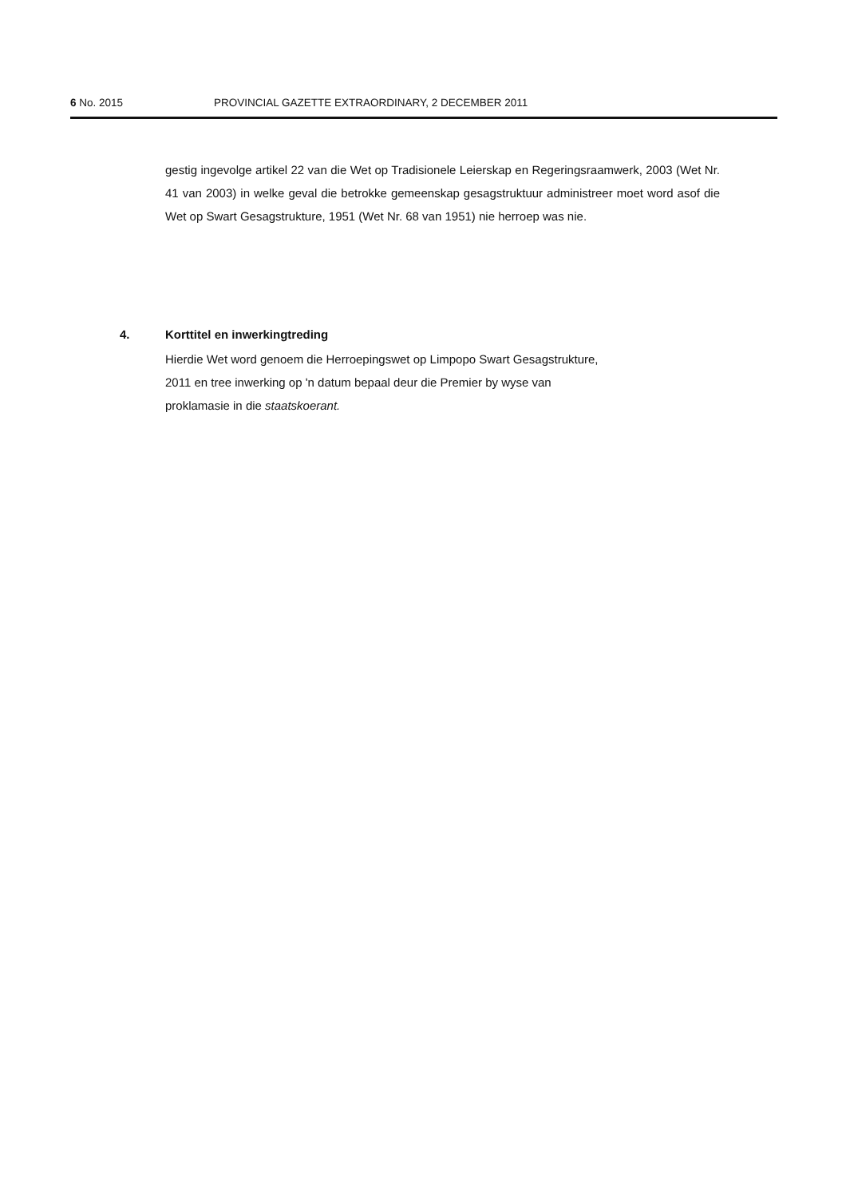6 No. 2015 PROVINCIAL GAZETTE EXTRAORDINARY, 2 DECEMBER 2011
gestig ingevolge artikel 22 van die Wet op Tradisionele Leierskap en Regeringsraamwerk, 2003 (Wet Nr. 41 van 2003) in welke geval die betrokke gemeenskap gesagstruktuur administreer moet word asof die Wet op Swart Gesagstrukture, 1951 (Wet Nr. 68 van 1951) nie herroep was nie.
4. Korttitel en inwerkingtreding
Hierdie Wet word genoem die Herroepingswet op Limpopo Swart Gesagstrukture,
2011 en tree inwerking op 'n datum bepaal deur die Premier by wyse van
proklamasie in die staatskoerant.